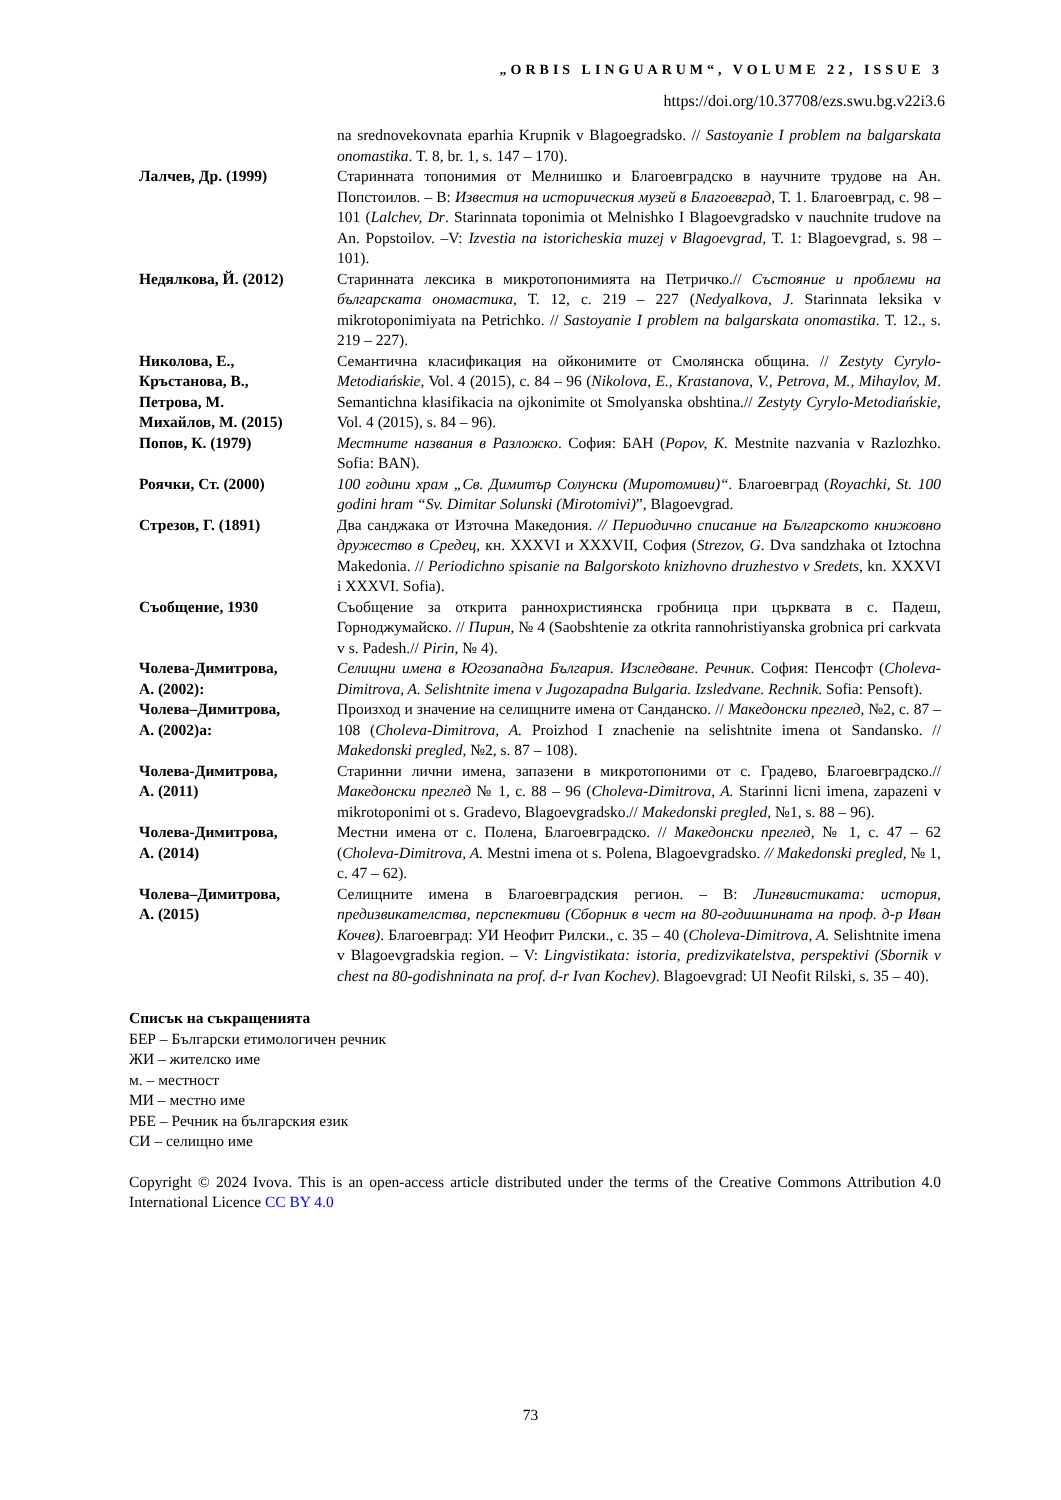„ORBIS LINGUARUM“, VOLUME 22, ISSUE 3
https://doi.org/10.37708/ezs.swu.bg.v22i3.6
| | na srednovekovnata eparhia Krupnik v Blagoegradsko. // Sastoyanie I problem na balgarskata onomastika . T. 8, br. 1, s. 147 – 170). |
| Лалчев, Др. (1999) | Старинната топонимия от Мелнишко и Благоевградско в научните трудове на Ан. Попстоилов. – В: Известия на историческия музей в Благоевград , Т. 1. Благоевград, с. 98 – 101 ( Lalchev, Dr . Starinnata toponimia ot Melnishko I Blagoevgradsko v nauchnite trudove na An. Popstoilov. –V: Izvestia na istoricheskia muzej v Blagoevgrad , T. 1: Blagoevgrad, s. 98 – 101). |
| Недялкова, Й. (2012) | Старинната лексика в микротопонимията на Петричко.// Състояние и проблеми на българската ономастика, Т. 12, с. 219 – 227 ( Nedyalkova, J . Starinnata leksika v mikrotoponimiyata na Petrichko. // Sastoyanie I problem na balgarskata onomastika . T. 12., s. 219 – 227). |
| Николова, Е., Кръстанова, В., Петрова, М. Михайлов, М. (2015) | Семантична класификация на ойконимите от Смолянска община. // Zestyty Cyrylo-Metodiańskie , Vol. 4 (2015), с. 84 – 96 ( Nikolova, E., Krastanova, V., Petrova, M., Mihaylov, M . Semantichna klasifikacia na ojkonimite ot Smolyanska obshtina.// Zestyty Cyrylo-Metodiańskie , Vol. 4 (2015), s. 84 – 96). |
| Попов, К. (1979) | Местните названия в Разложко . София: БАН ( Popov, K. Mestnite nazvania v Razlozhko. Sofia: BAN). |
| Роячки, Ст. (2000) | 100 години храм „Св. Димитър Солунски (Миротомиви)“. Благоевград ( Royachki, St. 100 godini hram “Sv. Dimitar Solunski (Mirotomivi) ”, Blagoevgrad. |
| Стрезов, Г. (1891) | Два санджака от Източна Македония. // Периодично списание на Българското книжовно дружество в Средец , кн. XXXVI и XXXVII, София ( Strezov, G . Dva sandzhaka ot Iztochna Makedonia. // Periodichno spisanie na Balgorskoto knizhovno druzhestvo v Sredets , kn. XXXVI i XXXVI. Sofia). |
| Съобщение, 1930 | Съобщение за открита раннохристиянска гробница при църквата в с. Падеш, Горноджумайско. // Пирин , № 4 (Saobshtenie za otkrita rannohristiyanska grobnica pri carkvata v s. Padesh.// Pirin , № 4). |
| Чолева-Димитрова, А. (2002): | Селищни имена в Югозападна България. Изследване. Речник . София: Пенсофт ( Choleva-Dimitrova, A. Selishtnite imena v Jugozapadna Bulgaria. Izsledvane. Rechnik . Sofia: Pensoft). |
| Чолева–Димитрова, А. (2002)а: | Произход и значение на селищните имена от Санданско. // Македонски преглед , №2, с. 87 – 108 ( Choleva-Dimitrova, A. Proizhod I znachenie na selishtnite imena ot Sandansko. // Makedonski pregled , №2, s. 87 – 108). |
| Чолева-Димитрова, А. (2011) | Старинни лични имена, запазени в микротопоними от с. Градево, Благоевградско.// Македонски преглед № 1, с. 88 – 96 ( Choleva-Dimitrova, A. Starinni licni imena, zapazeni v mikrotoponimi ot s. Gradevo, Blagoevgradsko.// Makedonski pregled , №1, s. 88 – 96). |
| Чолева-Димитрова, А. (2014) | Местни имена от с. Полена, Благоевградско. // Македонски преглед , № 1, с. 47 – 62 ( Choleva-Dimitrova, A. Mestni imena ot s. Polena, Blagoevgradsko. // Makedonski pregled, № 1, c. 47 – 62). |
| Чолева–Димитрова, А. (2015) | Селищните имена в Благоевградския регион. – В: Лингвистиката: история, предизвикателства, перспективи (Сборник в чест на 80-годишнината на проф. д-р Иван Кочев) . Благоевград: УИ Неофит Рилски., с. 35 – 40 ( Choleva-Dimitrova, A. Selishtnite imena v Blagoevgradskia region. – V: Lingvistikata: istoria, predizvikatelstva, perspektivi (Sbornik v chest na 80-godishninata na prof. d-r Ivan Kochev) . Blagoevgrad: UI Neofit Rilski, s. 35 – 40). |
Списък на съкращенията
БЕР – Български етимологичен речник
ЖИ – жителско име
м. – местност
МИ – местно име
РБЕ – Речник на българския език
СИ – селищно име
Copyright © 2024 Ivova. This is an open-access article distributed under the terms of the Creative Commons Attribution 4.0 International Licence CC BY 4.0
73